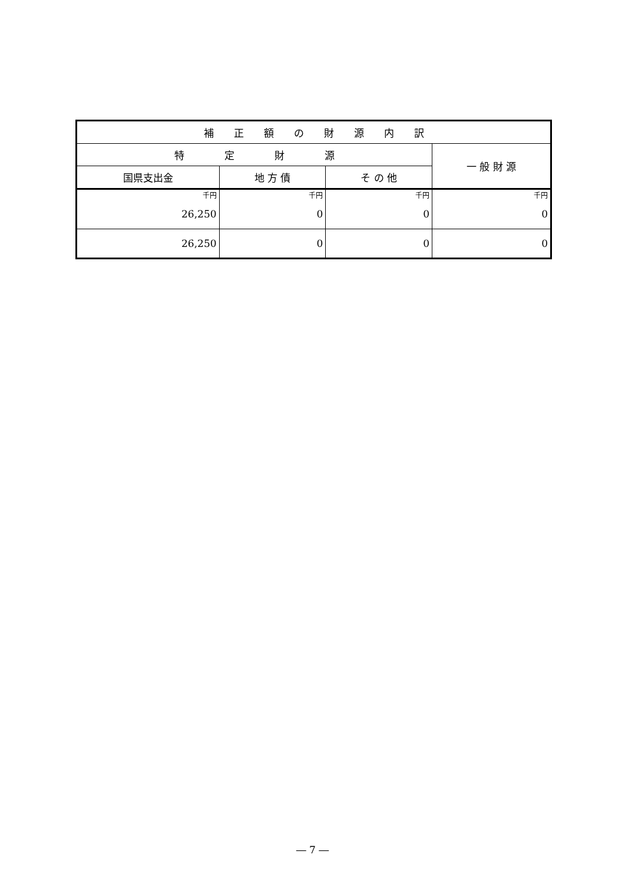| 補 正 額 の 財 源 内 訳 | | | |
| --- | --- | --- | --- |
| 特 定 財 源 | | | 一 般 財 源 |
| 国県支出金 | 地 方 債 | そ の 他 | |
| 千円 26,250 | 千円 0 | 千円 0 | 千円 0 |
| 26,250 | 0 | 0 | 0 |
― 7 ―